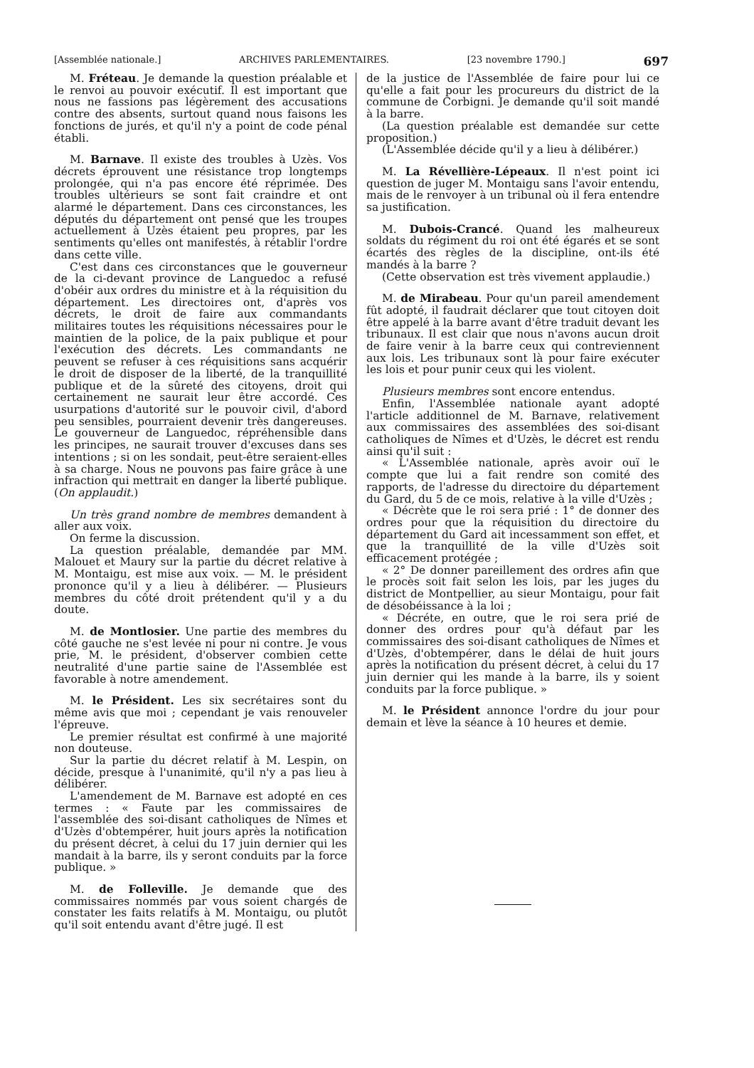[Assemblée nationale.] ARCHIVES PARLEMENTAIRES. [23 novembre 1790.] 697
M. Fréteau. Je demande la question préalable et le renvoi au pouvoir exécutif. Il est important que nous ne fassions pas légèrement des accusations contre des absents, surtout quand nous faisons les fonctions de jurés, et qu'il n'y a point de code pénal établi.
M. Barnave. Il existe des troubles à Uzès. Vos décrets éprouvent une résistance trop longtemps prolongée, qui n'a pas encore été réprimée. Des troubles ultérieurs se sont fait craindre et ont alarmé le département. Dans ces circonstances, les députés du département ont pensé que les troupes actuellement à Uzès étaient peu propres, par les sentiments qu'elles ont manifestés, à rétablir l'ordre dans cette ville.
C'est dans ces circonstances que le gouverneur de la ci-devant province de Languedoc a refusé d'obéir aux ordres du ministre et à la réquisition du département. Les directoires ont, d'après vos décrets, le droit de faire aux commandants militaires toutes les réquisitions nécessaires pour le maintien de la police, de la paix publique et pour l'exécution des décrets. Les commandants ne peuvent se refuser à ces réquisitions sans acquérir le droit de disposer de la liberté, de la tranquillité publique et de la sûreté des citoyens, droit qui certainement ne saurait leur être accordé. Ces usurpations d'autorité sur le pouvoir civil, d'abord peu sensibles, pourraient devenir très dangereuses. Le gouverneur de Languedoc, répréhensible dans les principes, ne saurait trouver d'excuses dans ses intentions ; si on les sondait, peut-être seraient-elles à sa charge. Nous ne pouvons pas faire grâce à une infraction qui mettrait en danger la liberté publique. (On applaudit.)
Un très grand nombre de membres demandent à aller aux voix.
On ferme la discussion.
La question préalable, demandée par MM. Malouet et Maury sur la partie du décret relative à M. Montaigu, est mise aux voix. — M. le président prononce qu'il y a lieu à délibérer. — Plusieurs membres du côté droit prétendent qu'il y a du doute.
M. de Montlosier. Une partie des membres du côté gauche ne s'est levée ni pour ni contre. Je vous prie, M. le président, d'observer combien cette neutralité d'une partie saine de l'Assemblée est favorable à notre amendement.
M. le Président. Les six secrétaires sont du même avis que moi ; cependant je vais renouveler l'épreuve.
Le premier résultat est confirmé à une majorité non douteuse.
Sur la partie du décret relatif à M. Lespin, on décide, presque à l'unanimité, qu'il n'y a pas lieu à délibérer.
L'amendement de M. Barnave est adopté en ces termes : « Faute par les commissaires de l'assemblée des soi-disant catholiques de Nîmes et d'Uzès d'obtempérer, huit jours après la notification du présent décret, à celui du 17 juin dernier qui les mandait à la barre, ils y seront conduits par la force publique. »
M. de Folleville. Je demande que des commissaires nommés par vous soient chargés de constater les faits relatifs à M. Montaigu, ou plutôt qu'il soit entendu avant d'être jugé. Il est
de la justice de l'Assemblée de faire pour lui ce qu'elle a fait pour les procureurs du district de la commune de Corbigni. Je demande qu'il soit mandé à la barre.
(La question préalable est demandée sur cette proposition.)
(L'Assemblée décide qu'il y a lieu à délibérer.)
M. La Révellière-Lépeaux. Il n'est point ici question de juger M. Montaigu sans l'avoir entendu, mais de le renvoyer à un tribunal où il fera entendre sa justification.
M. Dubois-Crancé. Quand les malheureux soldats du régiment du roi ont été égarés et se sont écartés des règles de la discipline, ont-ils été mandés à la barre ?
(Cette observation est très vivement applaudie.)
M. de Mirabeau. Pour qu'un pareil amendement fût adopté, il faudrait déclarer que tout citoyen doit être appelé à la barre avant d'être traduit devant les tribunaux. Il est clair que nous n'avons aucun droit de faire venir à la barre ceux qui contreviennent aux lois. Les tribunaux sont là pour faire exécuter les lois et pour punir ceux qui les violent.
Plusieurs membres sont encore entendus.
Enfin, l'Assemblée nationale ayant adopté l'article additionnel de M. Barnave, relativement aux commissaires des assemblées des soi-disant catholiques de Nîmes et d'Uzès, le décret est rendu ainsi qu'il suit :
« L'Assemblée nationale, après avoir ouï le compte que lui a fait rendre son comité des rapports, de l'adresse du directoire du département du Gard, du 5 de ce mois, relative à la ville d'Uzès ;
« Décrète que le roi sera prié : 1° de donner des ordres pour que la réquisition du directoire du département du Gard ait incessamment son effet, et que la tranquillité de la ville d'Uzès soit efficacement protégée ;
« 2° De donner pareillement des ordres afin que le procès soit fait selon les lois, par les juges du district de Montpellier, au sieur Montaigu, pour fait de désobéissance à la loi ;
« Décréte, en outre, que le roi sera prié de donner des ordres pour qu'à défaut par les commissaires des soi-disant catholiques de Nîmes et d'Uzès, d'obtempérer, dans le délai de huit jours après la notification du présent décret, à celui du 17 juin dernier qui les mande à la barre, ils y soient conduits par la force publique. »
M. le Président annonce l'ordre du jour pour demain et lève la séance à 10 heures et demie.